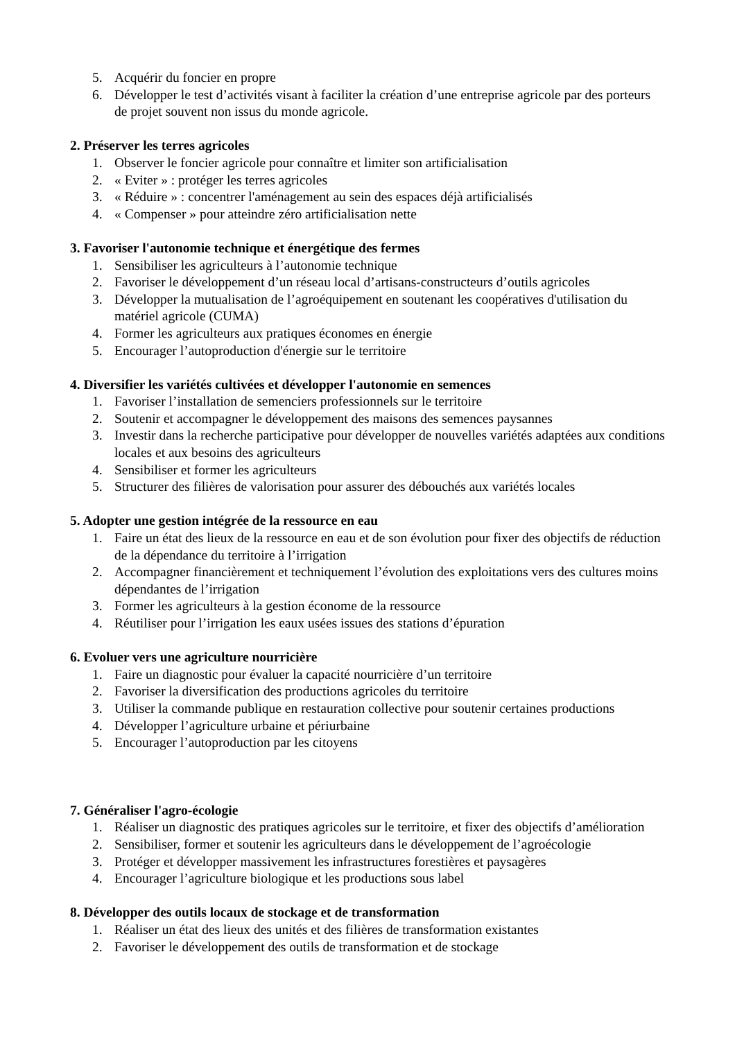5. Acquérir du foncier en propre
6. Développer le test d’activités visant à faciliter la création d’une entreprise agricole par des porteurs de projet souvent non issus du monde agricole.
2. Préserver les terres agricoles
1. Observer le foncier agricole pour connaître et limiter son artificialisation
2. « Eviter » : protéger les terres agricoles
3. « Réduire » : concentrer l'aménagement au sein des espaces déjà artificialisés
4. « Compenser » pour atteindre zéro artificialisation nette
3. Favoriser l'autonomie technique et énergétique des fermes
1. Sensibiliser les agriculteurs à l’autonomie technique
2. Favoriser le développement d’un réseau local d’artisans-constructeurs d’outils agricoles
3. Développer la mutualisation de l’agroéquipement en soutenant les coopératives d'utilisation du matériel agricole (CUMA)
4. Former les agriculteurs aux pratiques économes en énergie
5. Encourager l’autoproduction d'énergie sur le territoire
4. Diversifier les variétés cultivées et développer l'autonomie en semences
1. Favoriser l’installation de semenciers professionnels sur le territoire
2. Soutenir et accompagner le développement des maisons des semences paysannes
3. Investir dans la recherche participative pour développer de nouvelles variétés adaptées aux conditions locales et aux besoins des agriculteurs
4. Sensibiliser et former les agriculteurs
5. Structurer des filières de valorisation pour assurer des débouchés aux variétés locales
5. Adopter une gestion intégrée de la ressource en eau
1. Faire un état des lieux de la ressource en eau et de son évolution pour fixer des objectifs de réduction de la dépendance du territoire à l’irrigation
2. Accompagner financièrement et techniquement l’évolution des exploitations vers des cultures moins dépendantes de l’irrigation
3. Former les agriculteurs à la gestion économe de la ressource
4. Réutiliser pour l’irrigation les eaux usées issues des stations d’épuration
6. Evoluer vers une agriculture nourricière
1. Faire un diagnostic pour évaluer la capacité nourricière d’un territoire
2. Favoriser la diversification des productions agricoles du territoire
3. Utiliser la commande publique en restauration collective pour soutenir certaines productions
4. Développer l’agriculture urbaine et périurbaine
5. Encourager l’autoproduction par les citoyens
7. Généraliser l'agro-écologie
1. Réaliser un diagnostic des pratiques agricoles sur le territoire, et fixer des objectifs d’amélioration
2. Sensibiliser, former et soutenir les agriculteurs dans le développement de l’agroécologie
3. Protéger et développer massivement les infrastructures forestières et paysagères
4. Encourager l’agriculture biologique et les productions sous label
8. Développer des outils locaux de stockage et de transformation
1. Réaliser un état des lieux des unités et des filières de transformation existantes
2. Favoriser le développement des outils de transformation et de stockage